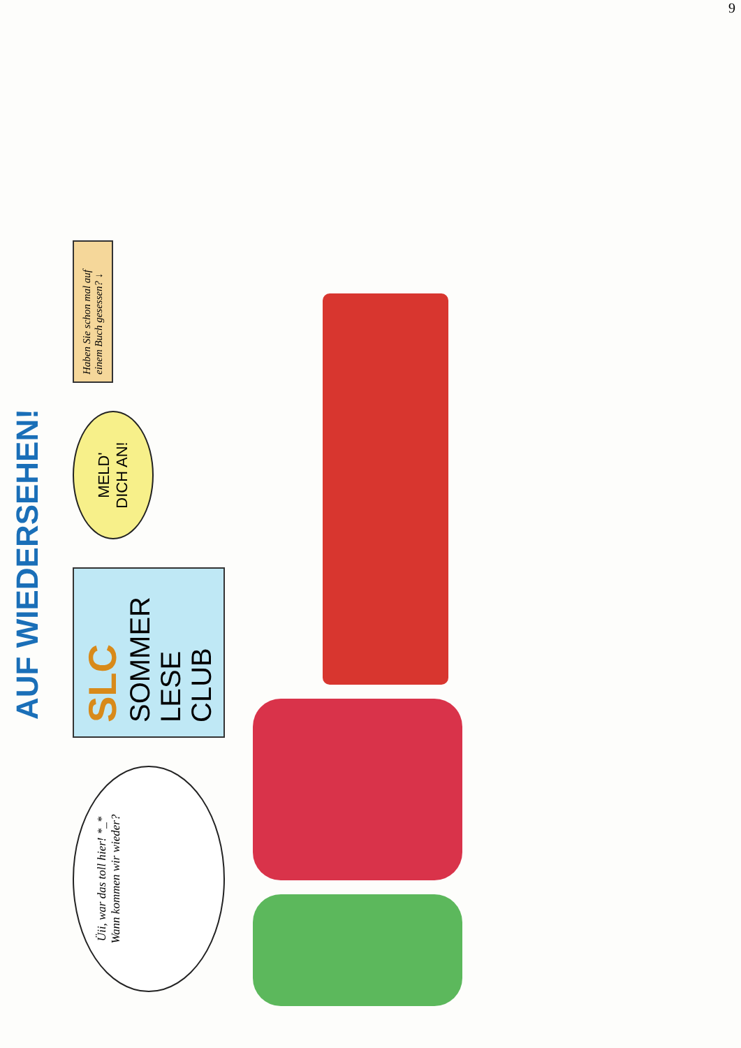AUF WIEDERSEHEN!
Üii, war das toll hier! *_*
Wann kommen wir wieder?
SLC
SOMMER
LESE
CLUB
MELD' DICH AN!
Haben Sie schon mal auf einem Buch gesessen? ↓
9